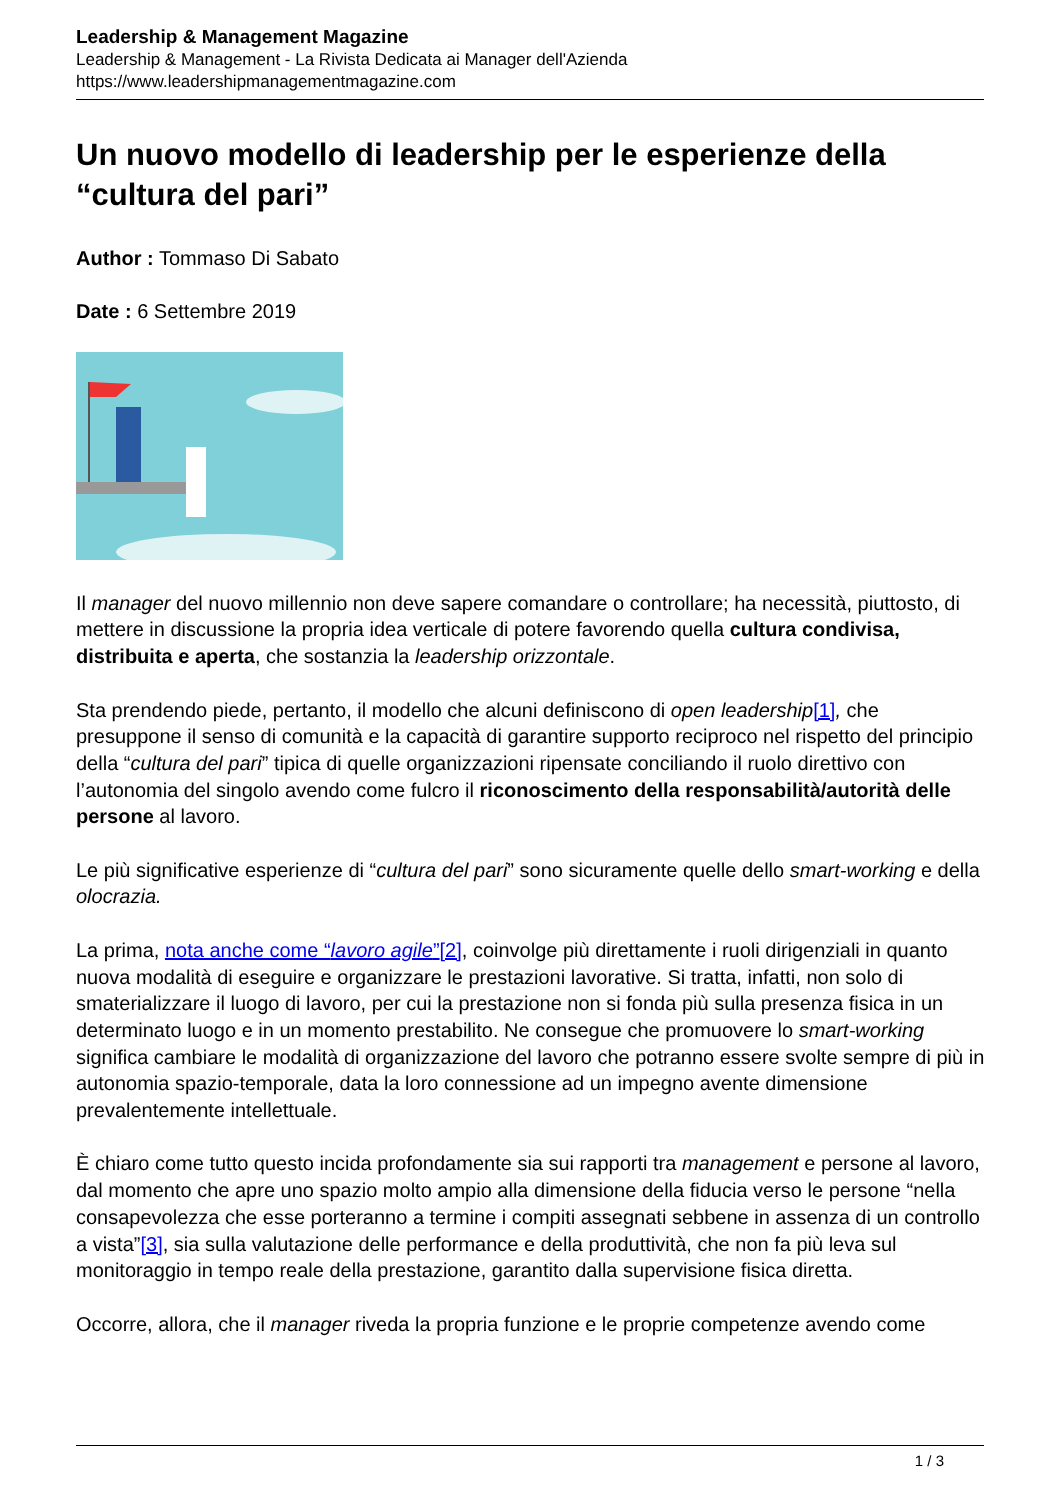Leadership & Management Magazine
Leadership & Management - La Rivista Dedicata ai Manager dell'Azienda
https://www.leadershipmanagementmagazine.com
Un nuovo modello di leadership per le esperienze della “cultura del pari”
Author : Tommaso Di Sabato
Date : 6 Settembre 2019
Il manager del nuovo millennio non deve sapere comandare o controllare; ha necessità, piuttosto, di mettere in discussione la propria idea verticale di potere favorendo quella cultura condivisa, distribuita e aperta, che sostanzia la leadership orizzontale.
Sta prendendo piede, pertanto, il modello che alcuni definiscono di open leadership[1], che presuppone il senso di comunità e la capacità di garantire supporto reciproco nel rispetto del principio della “cultura del pari” tipica di quelle organizzazioni ripensate conciliando il ruolo direttivo con l’autonomia del singolo avendo come fulcro il riconoscimento della responsabilità/autorità delle persone al lavoro.
Le più significative esperienze di “cultura del pari” sono sicuramente quelle dello smart-working e della olocrazia.
La prima, nota anche come “lavoro agile”[2], coinvolge più direttamente i ruoli dirigenziali in quanto nuova modalità di eseguire e organizzare le prestazioni lavorative. Si tratta, infatti, non solo di smaterializzare il luogo di lavoro, per cui la prestazione non si fonda più sulla presenza fisica in un determinato luogo e in un momento prestabilito. Ne consegue che promuovere lo smart-working significa cambiare le modalità di organizzazione del lavoro che potranno essere svolte sempre di più in autonomia spazio-temporale, data la loro connessione ad un impegno avente dimensione prevalentemente intellettuale.
È chiaro come tutto questo incida profondamente sia sui rapporti tra management e persone al lavoro, dal momento che apre uno spazio molto ampio alla dimensione della fiducia verso le persone “nella consapevolezza che esse porteranno a termine i compiti assegnati sebbene in assenza di un controllo a vista”[3], sia sulla valutazione delle performance e della produttività, che non fa più leva sul monitoraggio in tempo reale della prestazione, garantito dalla supervisione fisica diretta.
Occorre, allora, che il manager riveda la propria funzione e le proprie competenze avendo come
1 / 3